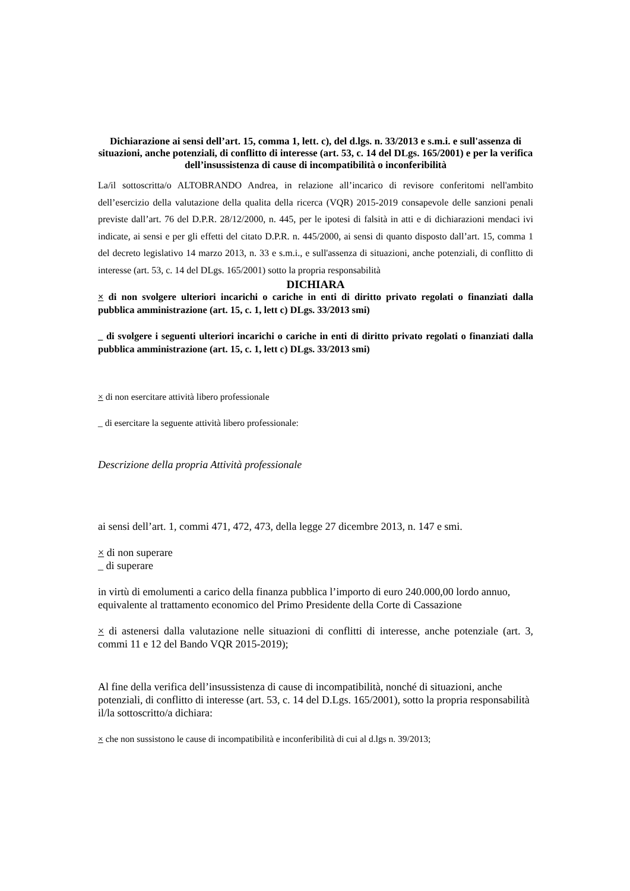Dichiarazione ai sensi dell’art. 15, comma 1, lett. c), del d.lgs. n. 33/2013 e s.m.i. e sull'assenza di situazioni, anche potenziali, di conflitto di interesse (art. 53, c. 14 del DLgs. 165/2001) e per la verifica dell’insussistenza di cause di incompatibilità o inconferibilità
La/il sottoscritta/o ALTOBRANDO Andrea, in relazione all’incarico di revisore conferitomi nell'ambito dell’esercizio della valutazione della qualita della ricerca (VQR) 2015-2019 consapevole delle sanzioni penali previste dall’art. 76 del D.P.R. 28/12/2000, n. 445, per le ipotesi di falsità in atti e di dichiarazioni mendaci ivi indicate, ai sensi e per gli effetti del citato D.P.R. n. 445/2000, ai sensi di quanto disposto dall’art. 15, comma 1 del decreto legislativo 14 marzo 2013, n. 33 e s.m.i., e sull'assenza di situazioni, anche potenziali, di conflitto di interesse (art. 53, c. 14 del DLgs. 165/2001) sotto la propria responsabilità
DICHIARA
× di non svolgere ulteriori incarichi o cariche in enti di diritto privato regolati o finanziati dalla pubblica amministrazione (art. 15, c. 1, lett c) DLgs. 33/2013 smi)
_ di svolgere i seguenti ulteriori incarichi o cariche in enti di diritto privato regolati o finanziati dalla pubblica amministrazione (art. 15, c. 1, lett c) DLgs. 33/2013 smi)
× di non esercitare attività libero professionale
_ di esercitare la seguente attività libero professionale:
Descrizione della propria Attività professionale
ai sensi dell’art. 1, commi 471, 472, 473, della legge 27 dicembre 2013, n. 147 e smi.
× di non superare
_ di superare
in virtù di emolumenti a carico della finanza pubblica l’importo di euro 240.000,00 lordo annuo, equivalente al trattamento economico del Primo Presidente della Corte di Cassazione
× di astenersi dalla valutazione nelle situazioni di conflitti di interesse, anche potenziale (art. 3, commi 11 e 12 del Bando VQR 2015-2019);
Al fine della verifica dell’insussistenza di cause di incompatibilità, nonché di situazioni, anche potenziali, di conflitto di interesse (art. 53, c. 14 del D.Lgs. 165/2001), sotto la propria responsabilità il/la sottoscritto/a dichiara:
× che non sussistono le cause di incompatibilità e inconferibilità di cui al d.lgs n. 39/2013;